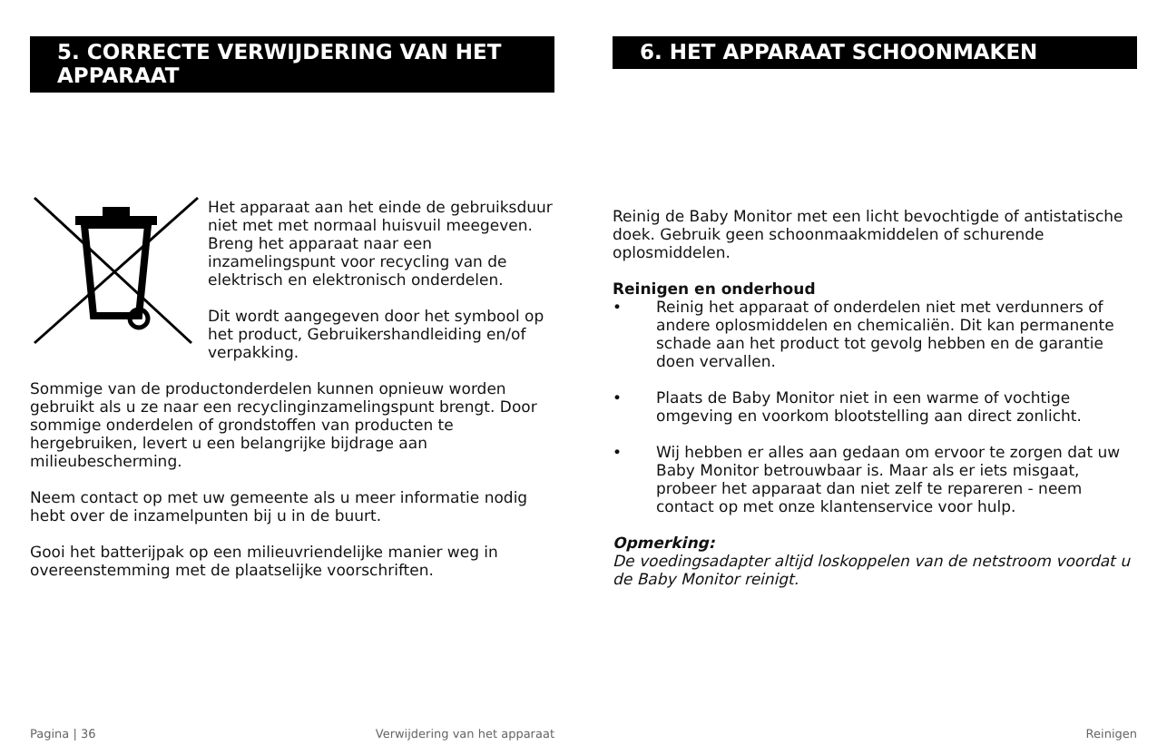5. CORRECTE VERWIJDERING VAN HET APPARAAT
Het apparaat aan het einde de gebruiksduur niet met met normaal huisvuil meegeven. Breng het apparaat naar een inzamelingspunt voor recycling van de elektrisch en elektronisch onderdelen.
Dit wordt aangegeven door het symbool op het product, Gebruikershandleiding en/of verpakking.
Sommige van de productonderdelen kunnen opnieuw worden gebruikt als u ze naar een recyclinginzamelingspunt brengt. Door sommige onderdelen of grondstoffen van producten te hergebruiken, levert u een belangrijke bijdrage aan milieubescherming.
Neem contact op met uw gemeente als u meer informatie nodig hebt over de inzamelpunten bij u in de buurt.
Gooi het batterijpak op een milieuvriendelijke manier weg in overeenstemming met de plaatselijke voorschriften.
Pagina | 36 Verwijdering van het apparaat
6. HET APPARAAT SCHOONMAKEN
Reinig de Baby Monitor met een licht bevochtigde of antistatische doek. Gebruik geen schoonmaakmiddelen of schurende oplosmiddelen.
Reinigen en onderhoud
• Reinig het apparaat of onderdelen niet met verdunners of andere oplosmiddelen en chemicaliën. Dit kan permanente schade aan het product tot gevolg hebben en de garantie doen vervallen.
• Plaats de Baby Monitor niet in een warme of vochtige omgeving en voorkom blootstelling aan direct zonlicht.
• Wij hebben er alles aan gedaan om ervoor te zorgen dat uw Baby Monitor betrouwbaar is. Maar als er iets misgaat, probeer het apparaat dan niet zelf te repareren - neem contact op met onze klantenservice voor hulp.
Opmerking:
De voedingsadapter altijd loskoppelen van de netstroom voordat u de Baby Monitor reinigt.
Reinigen